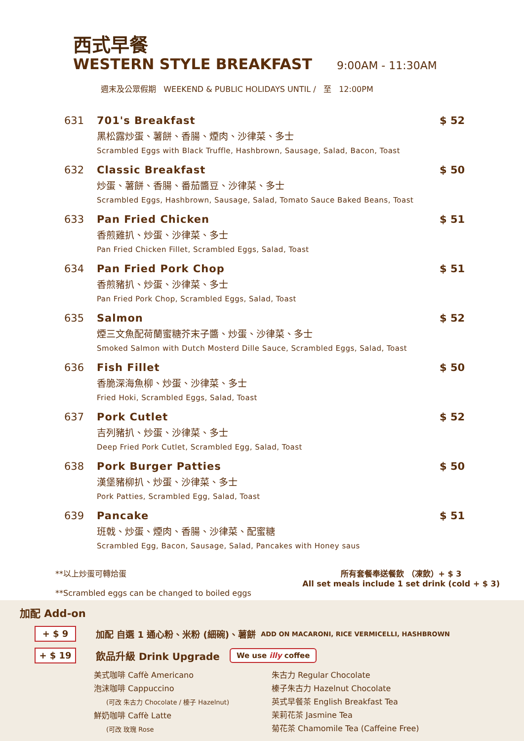西式早餐
WESTERN STYLE BREAKFAST 9:00AM - 11:30AM
週末及公眾假期 WEEKEND & PUBLIC HOLIDAYS UNTIL / 至 12:00PM
631 701's Breakfast
黑松露炒蛋、薯餅、香腸、煙肉、沙律菜、多士
Scrambled Eggs with Black Truffle, Hashbrown, Sausage, Salad, Bacon, Toast
$ 52
632 Classic Breakfast
炒蛋、薯餅、香腸、番茄醬豆、沙律菜、多士
Scrambled Eggs, Hashbrown, Sausage, Salad, Tomato Sauce Baked Beans, Toast
$ 50
633 Pan Fried Chicken
香煎雞扒、炒蛋、沙律菜、多士
Pan Fried Chicken Fillet, Scrambled Eggs, Salad, Toast
$ 51
634 Pan Fried Pork Chop
香煎豬扒、炒蛋、沙律菜、多士
Pan Fried Pork Chop, Scrambled Eggs, Salad, Toast
$ 51
635 Salmon
煙三文魚配荷蘭蜜糖芥末子醬、炒蛋、沙律菜、多士
Smoked Salmon with Dutch Mosterd Dille Sauce, Scrambled Eggs, Salad, Toast
$ 52
636 Fish Fillet
香脆深海魚柳、炒蛋、沙律菜、多士
Fried Hoki, Scrambled Eggs, Salad, Toast
$ 50
637 Pork Cutlet
吉列豬扒、炒蛋、沙律菜、多士
Deep Fried Pork Cutlet, Scrambled Egg, Salad, Toast
$ 52
638 Pork Burger Patties
漢堡豬柳扒、炒蛋、沙律菜、多士
Pork Patties, Scrambled Egg, Salad, Toast
$ 50
639 Pancake
班戟、炒蛋、煙肉、香腸、沙律菜、配蜜糖
Scrambled Egg, Bacon, Sausage, Salad, Pancakes with Honey saus
$ 51
**以上炒蛋可轉烚蛋
**Scrambled eggs can be changed to boiled eggs
所有套餐奉送餐飲 （凍飲）+ $ 3
All set meals include 1 set drink (cold + $ 3)
加配 Add-on
+ $ 9 加配 自選 1 通心粉、米粉 (細碗)、薯餅 ADD ON MACARONI, RICE VERMICELLI, HASHBROWN
+ $ 19 飲品升級 Drink Upgrade We use illy coffee
美式咖啡 Caffè Americano
泡沫咖啡 Cappuccino
(可改 朱古力 Chocolate / 榛子 Hazelnut)
鮮奶咖啡 Caffè Latte
(可改 玫瑰 Rose
朱古力 Regular Chocolate
榛子朱古力 Hazelnut Chocolate
英式早餐茶 English Breakfast Tea
茉莉花茶 Jasmine Tea
菊花茶 Chamomile Tea (Caffeine Free)